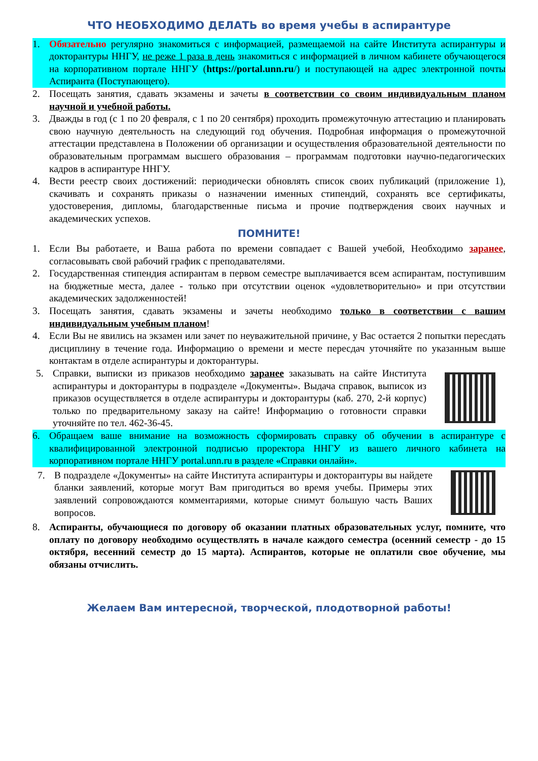ЧТО НЕОБХОДИМО ДЕЛАТЬ во время учебы в аспирантуре
1. Обязательно регулярно знакомиться с информацией, размещаемой на сайте Института аспирантуры и докторантуры ННГУ, не реже 1 раза в день знакомиться с информацией в личном кабинете обучающегося на корпоративном портале ННГУ (https://portal.unn.ru/) и поступающей на адрес электронной почты Аспиранта (Поступающего).
2. Посещать занятия, сдавать экзамены и зачеты в соответствии со своим индивидуальным планом научной и учебной работы.
3. Дважды в год (с 1 по 20 февраля, с 1 по 20 сентября) проходить промежуточную аттестацию и планировать свою научную деятельность на следующий год обучения. Подробная информация о промежуточной аттестации представлена в Положении об организации и осуществления образовательной деятельности по образовательным программам высшего образования – программам подготовки научно-педагогических кадров в аспирантуре ННГУ.
4. Вести реестр своих достижений: периодически обновлять список своих публикаций (приложение 1), скачивать и сохранять приказы о назначении именных стипендий, сохранять все сертификаты, удостоверения, дипломы, благодарственные письма и прочие подтверждения своих научных и академических успехов.
ПОМНИТЕ!
1. Если Вы работаете, и Ваша работа по времени совпадает с Вашей учебой, Необходимо заранее, согласовывать свой рабочий график с преподавателями.
2. Государственная стипендия аспирантам в первом семестре выплачивается всем аспирантам, поступившим на бюджетные места, далее - только при отсутствии оценок «удовлетворительно» и при отсутствии академических задолженностей!
3. Посещать занятия, сдавать экзамены и зачеты необходимо только в соответствии с вашим индивидуальным учебным планом!
4. Если Вы не явились на экзамен или зачет по неуважительной причине, у Вас остается 2 попытки пересдать дисциплину в течение года. Информацию о времени и месте пересдач уточняйте по указанным выше контактам в отделе аспирантуры и докторантуры.
5. Справки, выписки из приказов необходимо заранее заказывать на сайте Института аспирантуры и докторантуры в подразделе «Документы». Выдача справок, выписок из приказов осуществляется в отделе аспирантуры и докторантуры (каб. 270, 2-й корпус) только по предварительному заказу на сайте! Информацию о готовности справки уточняйте по тел. 462-36-45.
6. Обращаем ваше внимание на возможность сформировать справку об обучении в аспирантуре с квалифицированной электронной подписью проректора ННГУ из вашего личного кабинета на корпоративном портале ННГУ portal.unn.ru в разделе «Справки онлайн».
7. В подразделе «Документы» на сайте Института аспирантуры и докторантуры вы найдете бланки заявлений, которые могут Вам пригодиться во время учебы. Примеры этих заявлений сопровождаются комментариями, которые снимут большую часть Ваших вопросов.
8. Аспиранты, обучающиеся по договору об оказании платных образовательных услуг, помните, что оплату по договору необходимо осуществлять в начале каждого семестра (осенний семестр - до 15 октября, весенний семестр до 15 марта). Аспирантов, которые не оплатили свое обучение, мы обязаны отчислить.
Желаем Вам интересной, творческой, плодотворной работы!